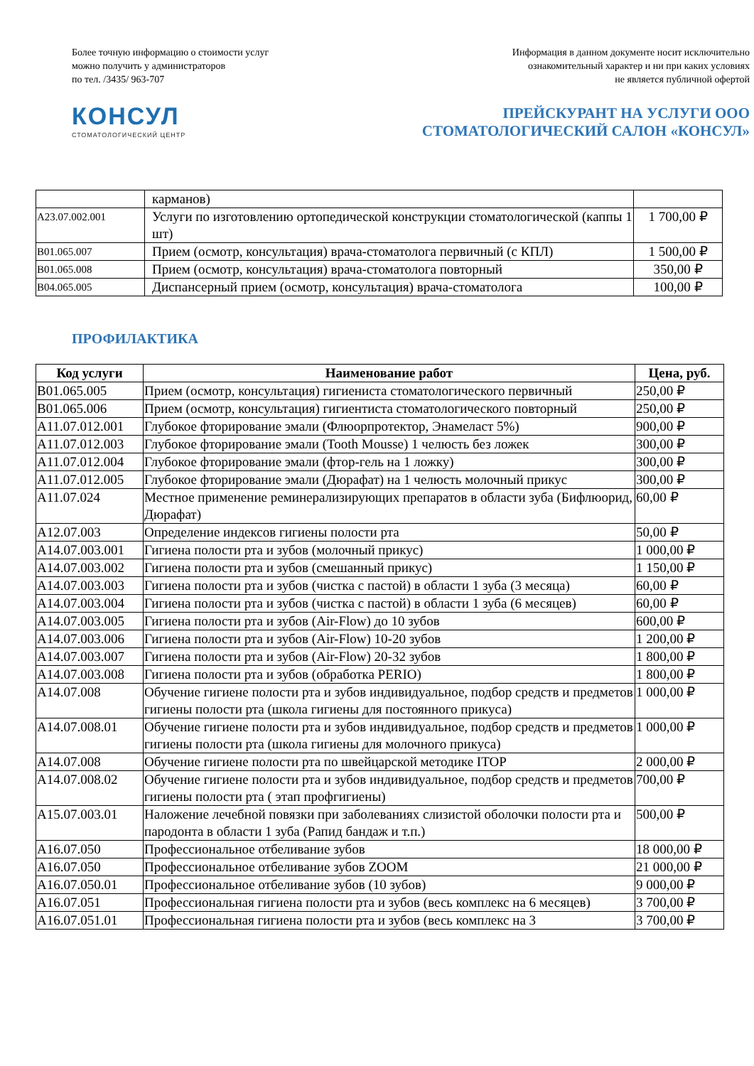Более точную информацию о стоимости услуг
можно получить у администраторов
по тел. /3435/ 963-707
Информация в данном документе носит исключительно
ознакомительный характер и ни при каких условиях
не является публичной офертой
КОНСУЛ
СТОМАТОЛОГИЧЕСКИЙ ЦЕНТР
ПРЕЙСКУРАНТ НА УСЛУГИ ООО
СТОМАТОЛОГИЧЕСКИЙ САЛОН «КОНСУЛ»
| | карманов) | |
| А23.07.002.001 | Услуги по изготовлению ортопедической конструкции стоматологической (каппы 1 шт) | 1 700,00 ₽ |
| В01.065.007 | Прием (осмотр, консультация) врача-стоматолога первичный (с КПЛ) | 1 500,00 ₽ |
| В01.065.008 | Прием (осмотр, консультация) врача-стоматолога повторный | 350,00 ₽ |
| В04.065.005 | Диспансерный прием (осмотр, консультация) врача-стоматолога | 100,00 ₽ |
ПРОФИЛАКТИКА
| Код услуги | Наименование работ | Цена, руб. |
| --- | --- | --- |
| В01.065.005 | Прием (осмотр, консультация) гигиениста стоматологического первичный | 250,00 ₽ |
| В01.065.006 | Прием (осмотр, консультация) гигиентиста стоматологического повторный | 250,00 ₽ |
| А11.07.012.001 | Глубокое фторирование эмали (Флюорпротектор, Энамеласт 5%) | 900,00 ₽ |
| А11.07.012.003 | Глубокое фторирование эмали (Tooth Mousse) 1 челюсть без ложек | 300,00 ₽ |
| А11.07.012.004 | Глубокое фторирование эмали (фтор-гель на 1 ложку) | 300,00 ₽ |
| А11.07.012.005 | Глубокое фторирование эмали (Дюрафат) на 1 челюсть молочный прикус | 300,00 ₽ |
| А11.07.024 | Местное применение реминерализирующих препаратов в области зуба (Бифлюорид, Дюрафат) | 60,00 ₽ |
| А12.07.003 | Определение индексов гигиены полости рта | 50,00 ₽ |
| А14.07.003.001 | Гигиена полости рта и зубов (молочный прикус) | 1 000,00 ₽ |
| А14.07.003.002 | Гигиена полости рта и зубов (смешанный прикус) | 1 150,00 ₽ |
| А14.07.003.003 | Гигиена полости рта и зубов (чистка с пастой) в области 1 зуба (3 месяца) | 60,00 ₽ |
| А14.07.003.004 | Гигиена полости рта и зубов (чистка с пастой) в области 1 зуба (6 месяцев) | 60,00 ₽ |
| А14.07.003.005 | Гигиена полости рта и зубов (Air-Flow) до 10 зубов | 600,00 ₽ |
| А14.07.003.006 | Гигиена полости рта и зубов (Air-Flow) 10-20 зубов | 1 200,00 ₽ |
| А14.07.003.007 | Гигиена полости рта и зубов (Air-Flow) 20-32 зубов | 1 800,00 ₽ |
| А14.07.003.008 | Гигиена полости рта и зубов (обработка PERIO) | 1 800,00 ₽ |
| А14.07.008 | Обучение гигиене полости рта и зубов индивидуальное, подбор средств и предметов гигиены полости рта (школа гигиены для постоянного прикуса) | 1 000,00 ₽ |
| А14.07.008.01 | Обучение гигиене полости рта и зубов индивидуальное, подбор средств и предметов гигиены полости рта (школа гигиены для молочного прикуса) | 1 000,00 ₽ |
| А14.07.008 | Обучение гигиене полости рта по швейцарской методике ITOP | 2 000,00 ₽ |
| А14.07.008.02 | Обучение гигиене полости рта и зубов индивидуальное, подбор средств и предметов гигиены полости рта ( этап профгигиены) | 700,00 ₽ |
| А15.07.003.01 | Наложение лечебной повязки при заболеваниях слизистой оболочки полости рта и пародонта в области 1 зуба (Рапид бандаж и т.п.) | 500,00 ₽ |
| А16.07.050 | Профессиональное отбеливание зубов | 18 000,00 ₽ |
| А16.07.050 | Профессиональное отбеливание зубов ZOOM | 21 000,00 ₽ |
| А16.07.050.01 | Профессиональное отбеливание зубов (10 зубов) | 9 000,00 ₽ |
| А16.07.051 | Профессиональная гигиена полости рта и зубов (весь комплекс на 6 месяцев) | 3 700,00 ₽ |
| А16.07.051.01 | Профессиональная гигиена полости рта и зубов (весь комплекс на 3 | 3 700,00 ₽ |